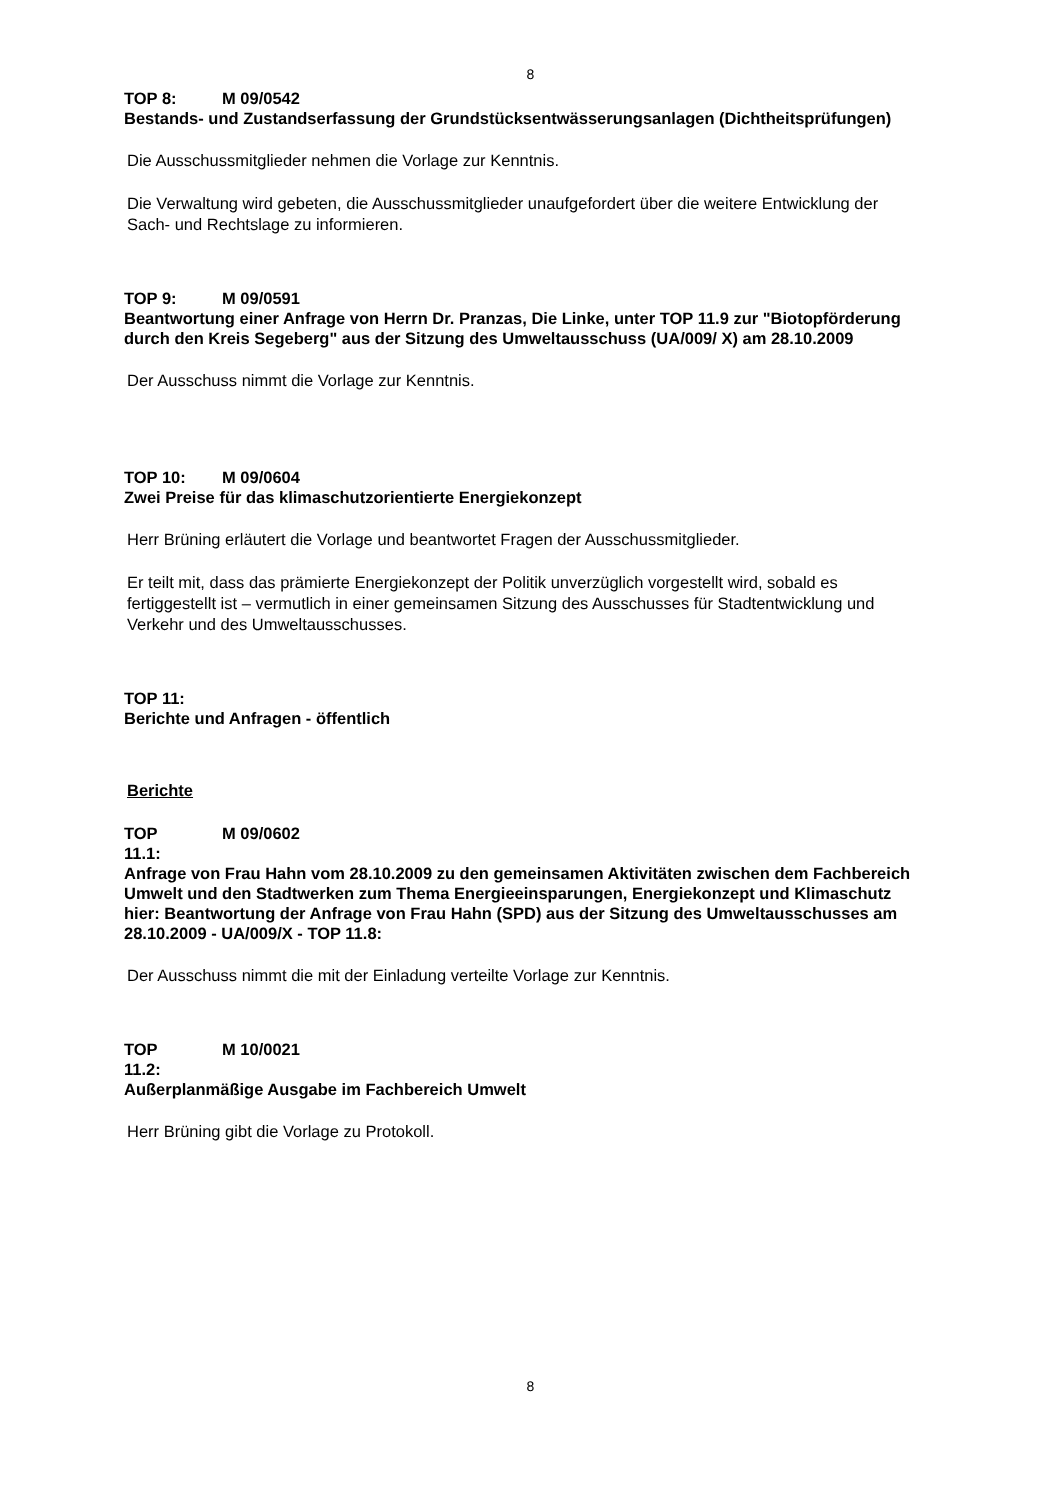8
TOP 8: M 09/0542
Bestands- und Zustandserfassung der Grundstücksentwässerungsanlagen (Dichtheitsprüfungen)
Die Ausschussmitglieder nehmen die Vorlage zur Kenntnis.
Die Verwaltung wird gebeten, die Ausschussmitglieder unaufgefordert über die weitere Entwicklung der Sach- und Rechtslage zu informieren.
TOP 9: M 09/0591
Beantwortung einer Anfrage von Herrn Dr. Pranzas, Die Linke, unter TOP 11.9 zur "Biotopförderung durch den Kreis Segeberg" aus der Sitzung des Umweltausschuss (UA/009/ X) am 28.10.2009
Der Ausschuss nimmt die Vorlage zur Kenntnis.
TOP 10: M 09/0604
Zwei Preise für das klimaschutzorientierte Energiekonzept
Herr Brüning erläutert die Vorlage und beantwortet Fragen der Ausschussmitglieder.
Er teilt mit, dass das prämierte Energiekonzept der Politik unverzüglich vorgestellt wird, sobald es fertiggestellt ist – vermutlich in einer gemeinsamen Sitzung des Ausschusses für Stadtentwicklung und Verkehr und des Umweltausschusses.
TOP 11:
Berichte und Anfragen - öffentlich
Berichte
TOP M 09/0602
11.1:
Anfrage von Frau Hahn vom 28.10.2009 zu den gemeinsamen Aktivitäten zwischen dem Fachbereich Umwelt und den Stadtwerken zum Thema Energieeinsparungen, Energiekonzept und Klimaschutz
hier: Beantwortung der Anfrage von Frau Hahn (SPD) aus der Sitzung des Umweltausschusses am 28.10.2009 - UA/009/X - TOP 11.8:
Der Ausschuss nimmt die mit der Einladung verteilte Vorlage zur Kenntnis.
TOP M 10/0021
11.2:
Außerplanmäßige Ausgabe im Fachbereich Umwelt
Herr Brüning gibt die Vorlage zu Protokoll.
8